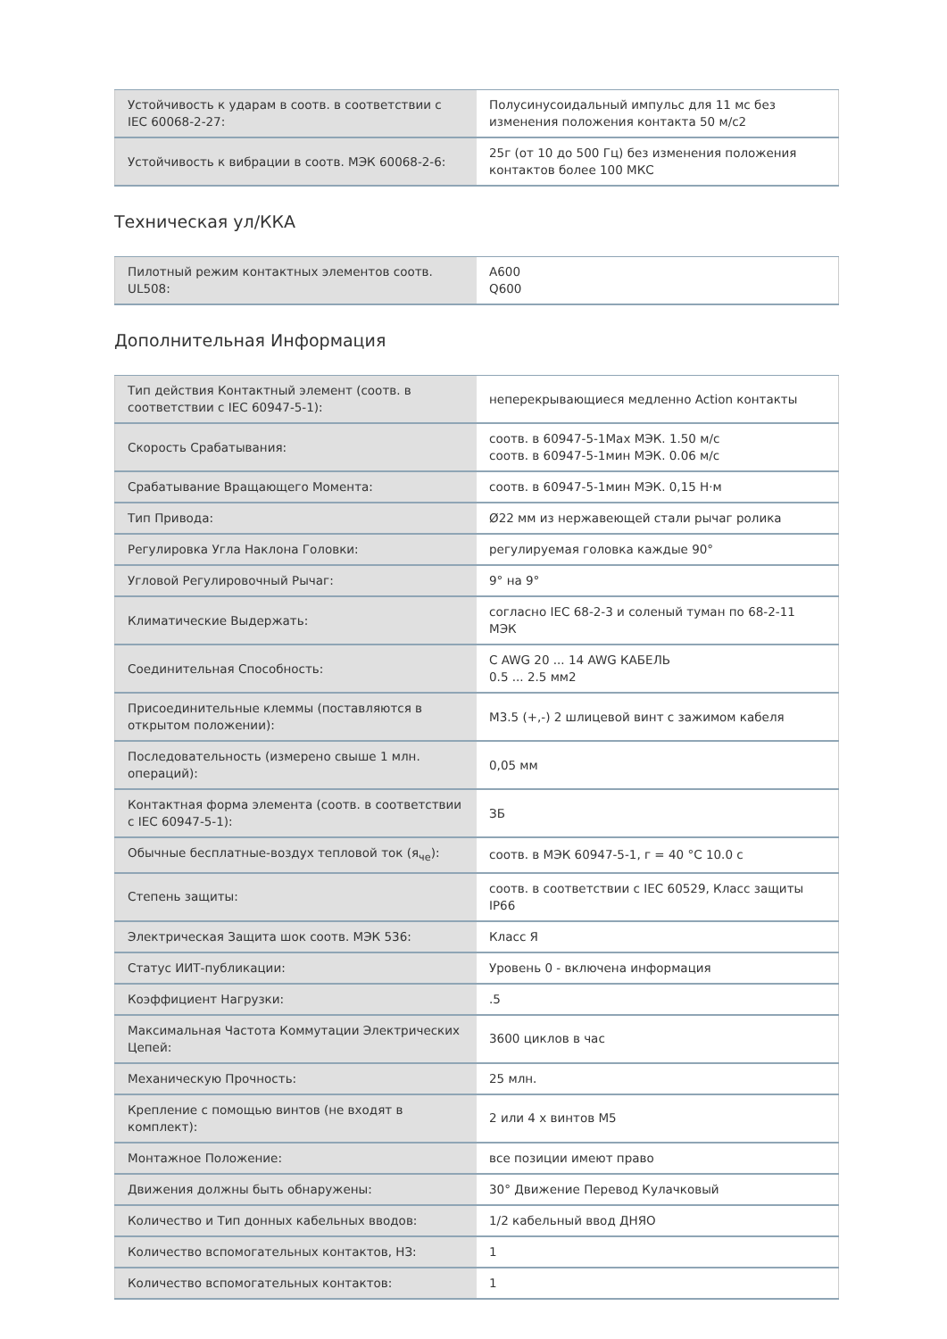| Устойчивость к ударам в соотв. в соответствии с IEC 60068-2-27: | Полусинусоидальный импульс для 11 мс без изменения положения контакта 50 м/с2 |
| Устойчивость к вибрации в соотв. МЭК 60068-2-6: | 25г (от 10 до 500 Гц) без изменения положения контактов более 100 МКС |
Техническая ул/ККА
| Пилотный режим контактных элементов соотв. UL508: | A600 Q600 |
Дополнительная Информация
| Тип действия Контактный элемент (соотв. в соответствии с IEC 60947-5-1): | неперекрывающиеся медленно Action контакты |
| Скорость Срабатывания: | соотв. в 60947-5-1Max МЭК. 1.50 м/с соотв. в 60947-5-1мин МЭК. 0.06 м/с |
| Срабатывание Вращающего Момента: | соотв. в 60947-5-1мин МЭК. 0,15 Н·м |
| Тип Привода: | Ø22 мм из нержавеющей стали рычаг ролика |
| Регулировка Угла Наклона Головки: | регулируемая головка каждые 90° |
| Угловой Регулировочный Рычаг: | 9° на 9° |
| Климатические Выдержать: | согласно IEC 68-2-3 и соленый туман по 68-2-11 МЭК |
| Соединительная Способность: | С AWG 20 ... 14 AWG КАБЕЛЬ 0.5 ... 2.5 мм2 |
| Присоединительные клеммы (поставляются в открытом положении): | M3.5 (+,-) 2 шлицевой винт с зажимом кабеля |
| Последовательность (измерено свыше 1 млн. операций): | 0,05 мм |
| Контактная форма элемента (соотв. в соответствии с IEC 60947-5-1): | ЗБ |
| Обычные бесплатные-воздух тепловой ток (я<sub>че</sub>): | соотв. в МЭК 60947-5-1, г = 40 °C 10.0 с |
| Степень защиты: | соотв. в соответствии с IEC 60529, Класс защиты IP66 |
| Электрическая Защита шок соотв. МЭК 536: | Класс Я |
| Статус ИИТ-публикации: | Уровень 0 - включена информация |
| Коэффициент Нагрузки: | .5 |
| Максимальная Частота Коммутации Электрических Цепей: | 3600 циклов в час |
| Механическую Прочность: | 25 млн. |
| Крепление с помощью винтов (не входят в комплект): | 2 или 4 х винтов M5 |
| Монтажное Положение: | все позиции имеют право |
| Движения должны быть обнаружены: | 30° Движение Перевод Кулачковый |
| Количество и Тип донных кабельных вводов: | 1/2 кабельный ввод ДНЯО |
| Количество вспомогательных контактов, НЗ: | 1 |
| Количество вспомогательных контактов: | 1 |